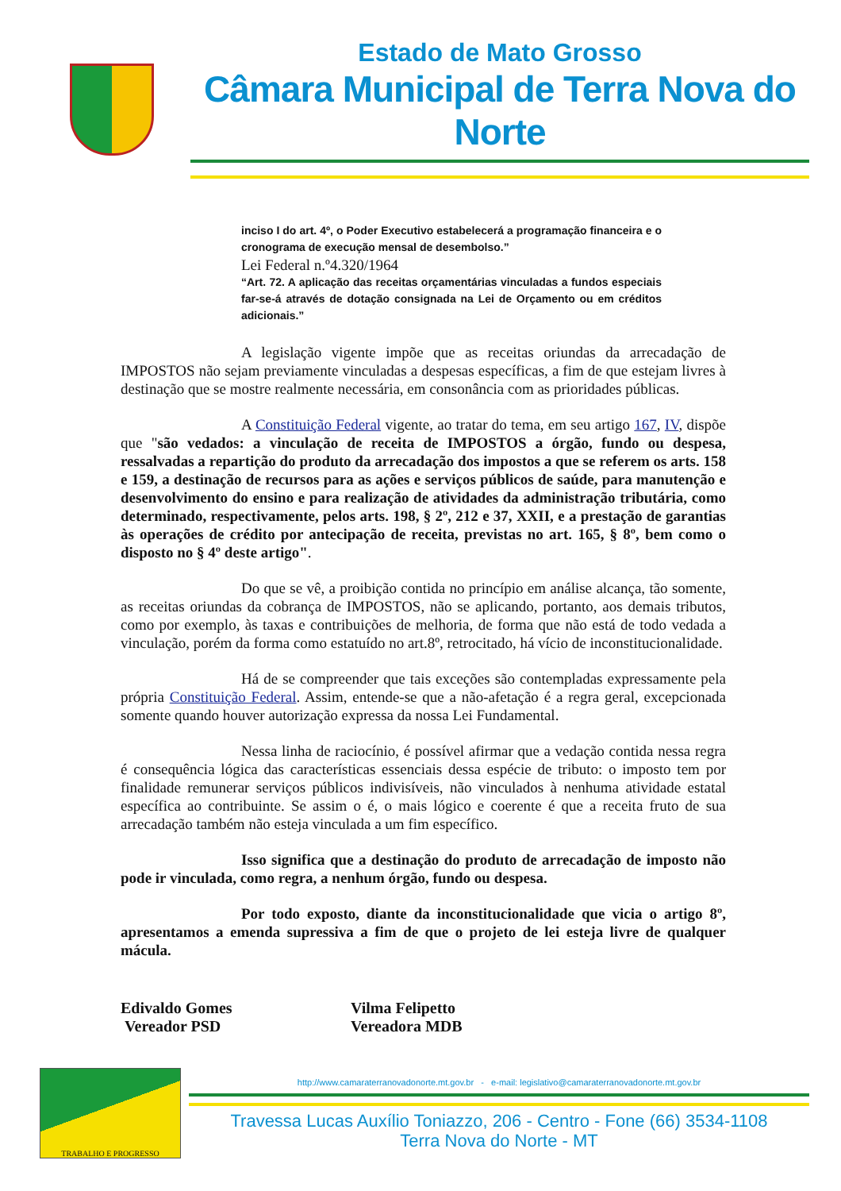Estado de Mato Grosso
Câmara Municipal de Terra Nova do Norte
inciso I do art. 4º, o Poder Executivo estabelecerá a programação financeira e o cronograma de execução mensal de desembolso.”
Lei Federal n.º4.320/1964
“Art. 72. A aplicação das receitas orçamentárias vinculadas a fundos especiais far-se-á através de dotação consignada na Lei de Orçamento ou em créditos adicionais.”
A legislação vigente impõe que as receitas oriundas da arrecadação de IMPOSTOS não sejam previamente vinculadas a despesas específicas, a fim de que estejam livres à destinação que se mostre realmente necessária, em consonância com as prioridades públicas.
A Constituição Federal vigente, ao tratar do tema, em seu artigo 167, IV, dispõe que "são vedados: a vinculação de receita de IMPOSTOS a órgão, fundo ou despesa, ressalvadas a repartição do produto da arrecadação dos impostos a que se referem os arts. 158 e 159, a destinação de recursos para as ações e serviços públicos de saúde, para manutenção e desenvolvimento do ensino e para realização de atividades da administração tributária, como determinado, respectivamente, pelos arts. 198, § 2º, 212 e 37, XXII, e a prestação de garantias às operações de crédito por antecipação de receita, previstas no art. 165, § 8º, bem como o disposto no § 4º deste artigo".
Do que se vê, a proibição contida no princípio em análise alcança, tão somente, as receitas oriundas da cobrança de IMPOSTOS, não se aplicando, portanto, aos demais tributos, como por exemplo, às taxas e contribuições de melhoria, de forma que não está de todo vedada a vinculação, porém da forma como estatuído no art.8º, retrocitado, há vício de inconstitucionalidade.
Há de se compreender que tais exceções são contempladas expressamente pela própria Constituição Federal. Assim, entende-se que a não-afetação é a regra geral, excepcionada somente quando houver autorização expressa da nossa Lei Fundamental.
Nessa linha de raciocínio, é possível afirmar que a vedação contida nessa regra é consequência lógica das características essenciais dessa espécie de tributo: o imposto tem por finalidade remunerar serviços públicos indivisíveis, não vinculados à nenhuma atividade estatal específica ao contribuinte. Se assim o é, o mais lógico e coerente é que a receita fruto de sua arrecadação também não esteja vinculada a um fim específico.
Isso significa que a destinação do produto de arrecadação de imposto não pode ir vinculada, como regra, a nenhum órgão, fundo ou despesa.
Por todo exposto, diante da inconstitucionalidade que vicia o artigo 8º, apresentamos a emenda supressiva a fim de que o projeto de lei esteja livre de qualquer mácula.
Edivaldo Gomes
Vereador PSD
Vilma Felipetto
Vereadora MDB
TRABALHO E PROGRESSO
http://www.camaraterranovadonorte.mt.gov.br - e-mail: legislativo@camaraterranovadonorte.mt.gov.br
Travessa Lucas Auxílio Toniazzo, 206 - Centro - Fone (66) 3534-1108
Terra Nova do Norte - MT